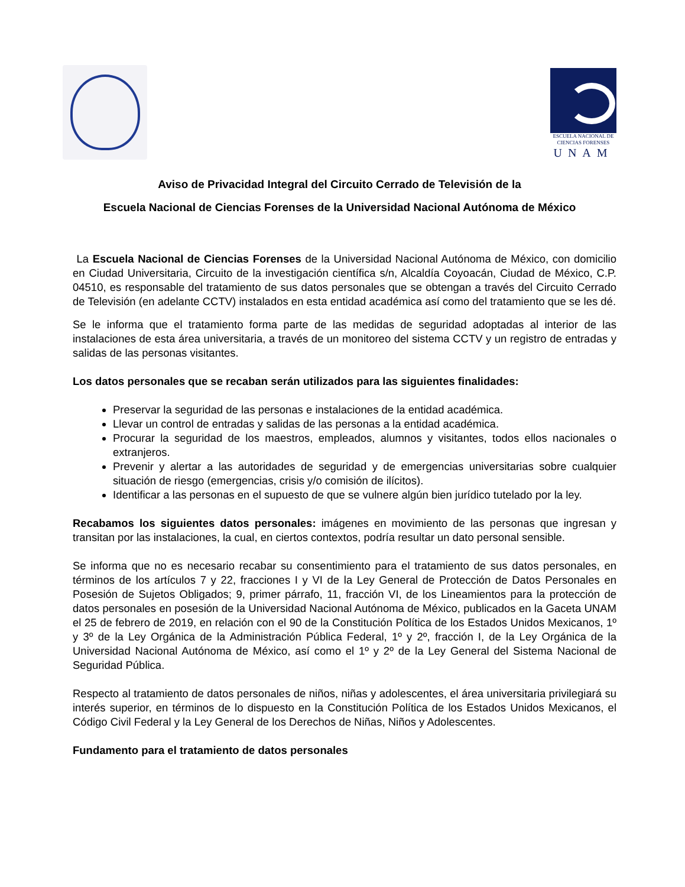ESCUELA NACIONAL DE
CIENCIAS FORENSES
UNAM
Aviso de Privacidad Integral del Circuito Cerrado de Televisión de la
Escuela Nacional de Ciencias Forenses de la Universidad Nacional Autónoma de México
La Escuela Nacional de Ciencias Forenses de la Universidad Nacional Autónoma de México, con domicilio en Ciudad Universitaria, Circuito de la investigación científica s/n, Alcaldía Coyoacán, Ciudad de México, C.P. 04510, es responsable del tratamiento de sus datos personales que se obtengan a través del Circuito Cerrado de Televisión (en adelante CCTV) instalados en esta entidad académica así como del tratamiento que se les dé.
Se le informa que el tratamiento forma parte de las medidas de seguridad adoptadas al interior de las instalaciones de esta área universitaria, a través de un monitoreo del sistema CCTV y un registro de entradas y salidas de las personas visitantes.
Los datos personales que se recaban serán utilizados para las siguientes finalidades:
Preservar la seguridad de las personas e instalaciones de la entidad académica.
Llevar un control de entradas y salidas de las personas a la entidad académica.
Procurar la seguridad de los maestros, empleados, alumnos y visitantes, todos ellos nacionales o extranjeros.
Prevenir y alertar a las autoridades de seguridad y de emergencias universitarias sobre cualquier situación de riesgo (emergencias, crisis y/o comisión de ilícitos).
Identificar a las personas en el supuesto de que se vulnere algún bien jurídico tutelado por la ley.
Recabamos los siguientes datos personales: imágenes en movimiento de las personas que ingresan y transitan por las instalaciones, la cual, en ciertos contextos, podría resultar un dato personal sensible.
Se informa que no es necesario recabar su consentimiento para el tratamiento de sus datos personales, en términos de los artículos 7 y 22, fracciones I y VI de la Ley General de Protección de Datos Personales en Posesión de Sujetos Obligados; 9, primer párrafo, 11, fracción VI, de los Lineamientos para la protección de datos personales en posesión de la Universidad Nacional Autónoma de México, publicados en la Gaceta UNAM el 25 de febrero de 2019, en relación con el 90 de la Constitución Política de los Estados Unidos Mexicanos, 1º y 3º de la Ley Orgánica de la Administración Pública Federal, 1º y 2º, fracción I, de la Ley Orgánica de la Universidad Nacional Autónoma de México, así como el 1º y 2º de la Ley General del Sistema Nacional de Seguridad Pública.
Respecto al tratamiento de datos personales de niños, niñas y adolescentes, el área universitaria privilegiará su interés superior, en términos de lo dispuesto en la Constitución Política de los Estados Unidos Mexicanos, el Código Civil Federal y la Ley General de los Derechos de Niñas, Niños y Adolescentes.
Fundamento para el tratamiento de datos personales